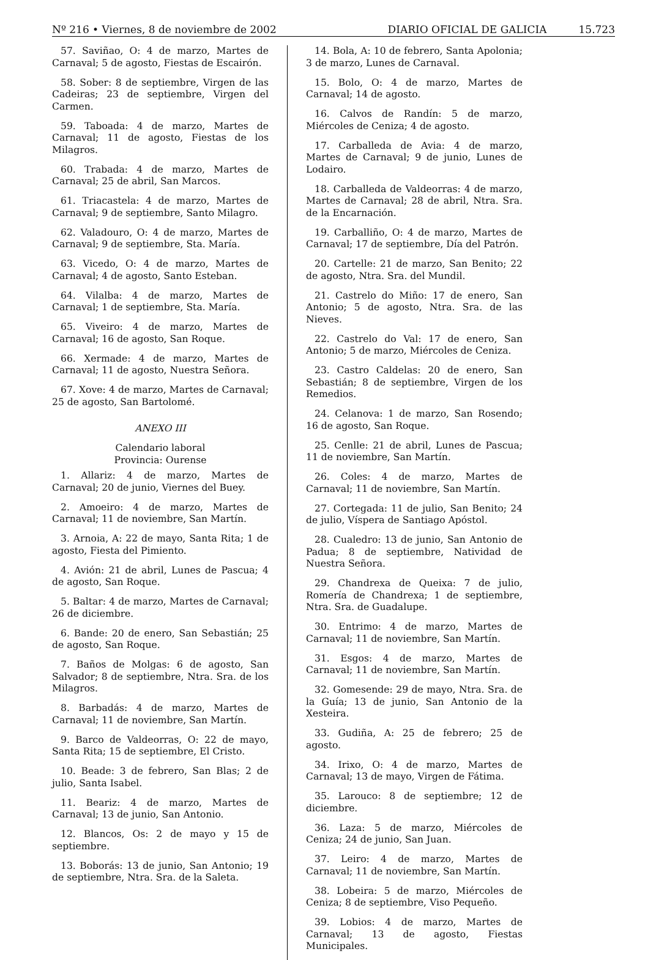Nº 216 • Viernes, 8 de noviembre de 2002 DIARIO OFICIAL DE GALICIA 15.723
57. Saviñao, O: 4 de marzo, Martes de Carnaval; 5 de agosto, Fiestas de Escairón.
58. Sober: 8 de septiembre, Virgen de las Cadeiras; 23 de septiembre, Virgen del Carmen.
59. Taboada: 4 de marzo, Martes de Carnaval; 11 de agosto, Fiestas de los Milagros.
60. Trabada: 4 de marzo, Martes de Carnaval; 25 de abril, San Marcos.
61. Triacastela: 4 de marzo, Martes de Carnaval; 9 de septiembre, Santo Milagro.
62. Valadouro, O: 4 de marzo, Martes de Carnaval; 9 de septiembre, Sta. María.
63. Vicedo, O: 4 de marzo, Martes de Carnaval; 4 de agosto, Santo Esteban.
64. Vilalba: 4 de marzo, Martes de Carnaval; 1 de septiembre, Sta. María.
65. Viveiro: 4 de marzo, Martes de Carnaval; 16 de agosto, San Roque.
66. Xermade: 4 de marzo, Martes de Carnaval; 11 de agosto, Nuestra Señora.
67. Xove: 4 de marzo, Martes de Carnaval; 25 de agosto, San Bartolomé.
ANEXO III
Calendario laboral
Provincia: Ourense
1. Allariz: 4 de marzo, Martes de Carnaval; 20 de junio, Viernes del Buey.
2. Amoeiro: 4 de marzo, Martes de Carnaval; 11 de noviembre, San Martín.
3. Arnoia, A: 22 de mayo, Santa Rita; 1 de agosto, Fiesta del Pimiento.
4. Avión: 21 de abril, Lunes de Pascua; 4 de agosto, San Roque.
5. Baltar: 4 de marzo, Martes de Carnaval; 26 de diciembre.
6. Bande: 20 de enero, San Sebastián; 25 de agosto, San Roque.
7. Baños de Molgas: 6 de agosto, San Salvador; 8 de septiembre, Ntra. Sra. de los Milagros.
8. Barbadás: 4 de marzo, Martes de Carnaval; 11 de noviembre, San Martín.
9. Barco de Valdeorras, O: 22 de mayo, Santa Rita; 15 de septiembre, El Cristo.
10. Beade: 3 de febrero, San Blas; 2 de julio, Santa Isabel.
11. Beariz: 4 de marzo, Martes de Carnaval; 13 de junio, San Antonio.
12. Blancos, Os: 2 de mayo y 15 de septiembre.
13. Boborás: 13 de junio, San Antonio; 19 de septiembre, Ntra. Sra. de la Saleta.
14. Bola, A: 10 de febrero, Santa Apolonia; 3 de marzo, Lunes de Carnaval.
15. Bolo, O: 4 de marzo, Martes de Carnaval; 14 de agosto.
16. Calvos de Randín: 5 de marzo, Miércoles de Ceniza; 4 de agosto.
17. Carballeda de Avia: 4 de marzo, Martes de Carnaval; 9 de junio, Lunes de Lodairo.
18. Carballeda de Valdeorras: 4 de marzo, Martes de Carnaval; 28 de abril, Ntra. Sra. de la Encarnación.
19. Carballiño, O: 4 de marzo, Martes de Carnaval; 17 de septiembre, Día del Patrón.
20. Cartelle: 21 de marzo, San Benito; 22 de agosto, Ntra. Sra. del Mundil.
21. Castrelo do Miño: 17 de enero, San Antonio; 5 de agosto, Ntra. Sra. de las Nieves.
22. Castrelo do Val: 17 de enero, San Antonio; 5 de marzo, Miércoles de Ceniza.
23. Castro Caldelas: 20 de enero, San Sebastián; 8 de septiembre, Virgen de los Remedios.
24. Celanova: 1 de marzo, San Rosendo; 16 de agosto, San Roque.
25. Cenlle: 21 de abril, Lunes de Pascua; 11 de noviembre, San Martín.
26. Coles: 4 de marzo, Martes de Carnaval; 11 de noviembre, San Martín.
27. Cortegada: 11 de julio, San Benito; 24 de julio, Víspera de Santiago Apóstol.
28. Cualedro: 13 de junio, San Antonio de Padua; 8 de septiembre, Natividad de Nuestra Señora.
29. Chandrexa de Queixa: 7 de julio, Romería de Chandrexa; 1 de septiembre, Ntra. Sra. de Guadalupe.
30. Entrimo: 4 de marzo, Martes de Carnaval; 11 de noviembre, San Martín.
31. Esgos: 4 de marzo, Martes de Carnaval; 11 de noviembre, San Martín.
32. Gomesende: 29 de mayo, Ntra. Sra. de la Guía; 13 de junio, San Antonio de la Xesteira.
33. Gudiña, A: 25 de febrero; 25 de agosto.
34. Irixo, O: 4 de marzo, Martes de Carnaval; 13 de mayo, Virgen de Fátima.
35. Larouco: 8 de septiembre; 12 de diciembre.
36. Laza: 5 de marzo, Miércoles de Ceniza; 24 de junio, San Juan.
37. Leiro: 4 de marzo, Martes de Carnaval; 11 de noviembre, San Martín.
38. Lobeira: 5 de marzo, Miércoles de Ceniza; 8 de septiembre, Viso Pequeño.
39. Lobios: 4 de marzo, Martes de Carnaval; 13 de agosto, Fiestas Municipales.